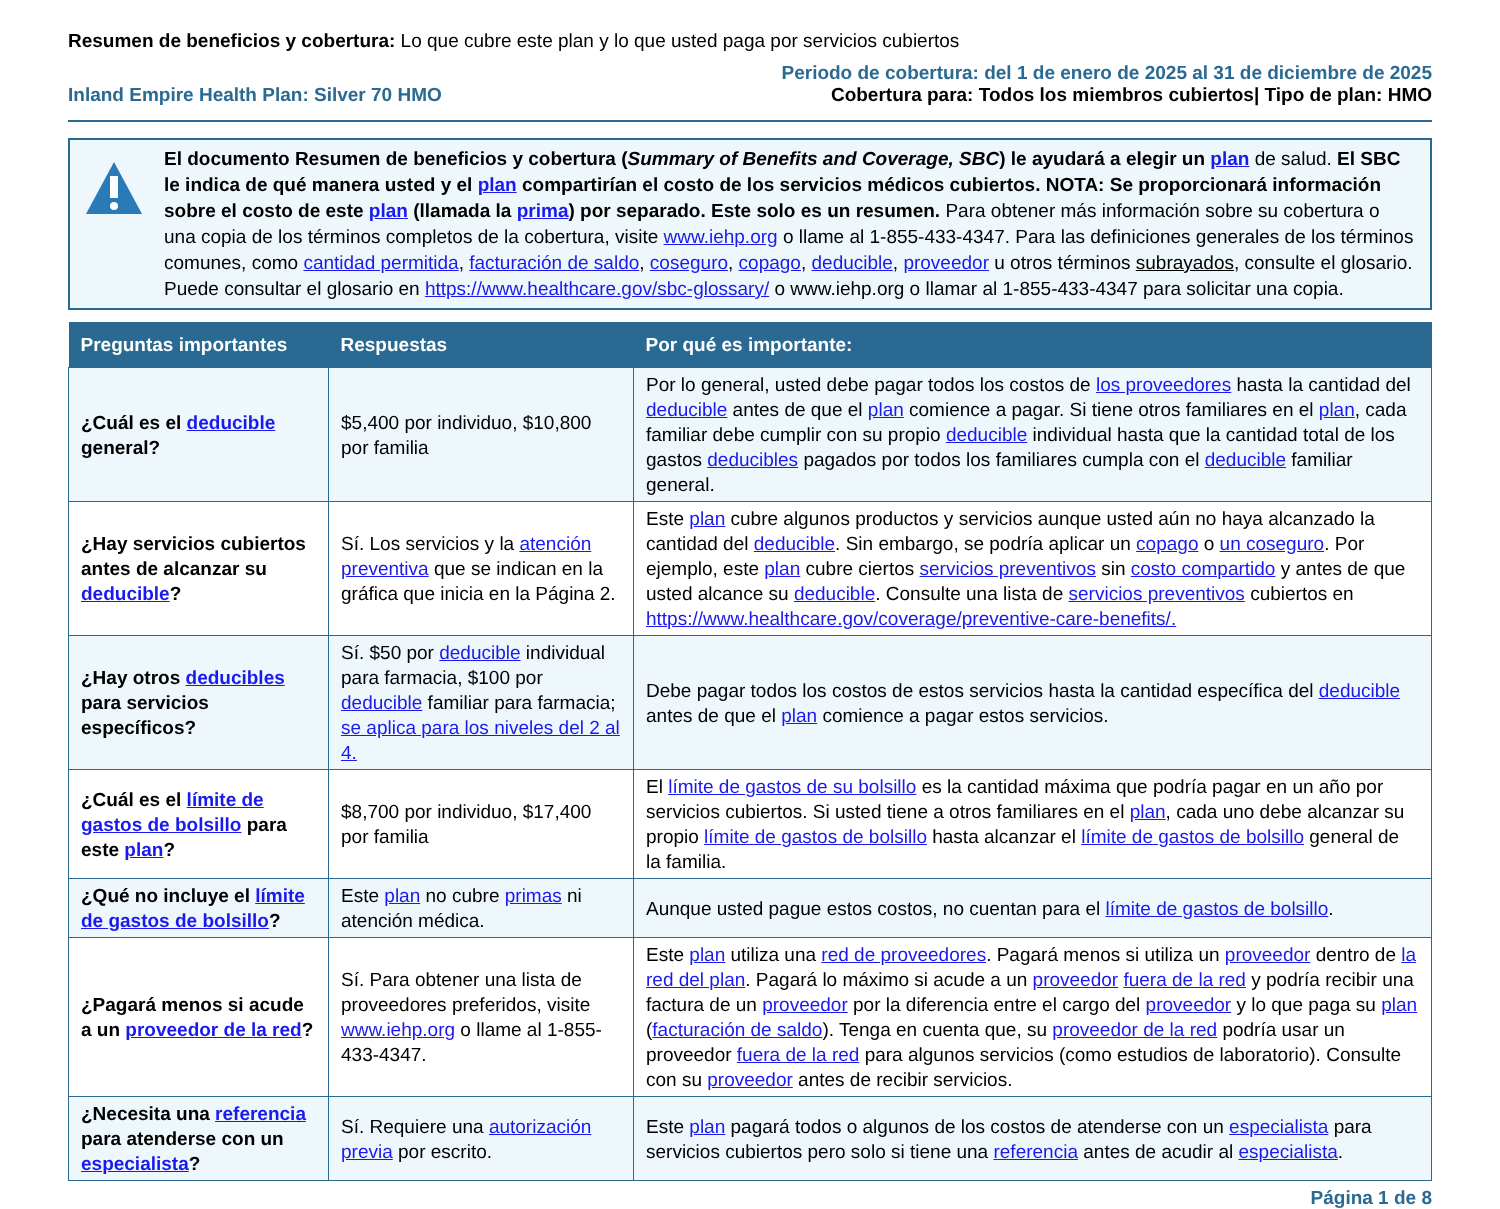Resumen de beneficios y cobertura: Lo que cubre este plan y lo que usted paga por servicios cubiertos
Inland Empire Health Plan: Silver 70 HMO
Periodo de cobertura: del 1 de enero de 2025 al 31 de diciembre de 2025
Cobertura para: Todos los miembros cubiertos| Tipo de plan: HMO
El documento Resumen de beneficios y cobertura (Summary of Benefits and Coverage, SBC) le ayudará a elegir un plan de salud. El SBC le indica de qué manera usted y el plan compartirían el costo de los servicios médicos cubiertos. NOTA: Se proporcionará información sobre el costo de este plan (llamada la prima) por separado. Este solo es un resumen. Para obtener más información sobre su cobertura o una copia de los términos completos de la cobertura, visite www.iehp.org o llame al 1-855-433-4347. Para las definiciones generales de los términos comunes, como cantidad permitida, facturación de saldo, coseguro, copago, deducible, proveedor u otros términos subrayados, consulte el glosario. Puede consultar el glosario en https://www.healthcare.gov/sbc-glossary/ o www.iehp.org o llamar al 1-855-433-4347 para solicitar una copia.
| Preguntas importantes | Respuestas | Por qué es importante: |
| --- | --- | --- |
| ¿Cuál es el deducible general? | $5,400 por individuo, $10,800 por familia | Por lo general, usted debe pagar todos los costos de los proveedores hasta la cantidad del deducible antes de que el plan comience a pagar. Si tiene otros familiares en el plan , cada familiar debe cumplir con su propio deducible individual hasta que la cantidad total de los gastos deducibles pagados por todos los familiares cumpla con el deducible familiar general. |
| ¿Hay servicios cubiertos antes de alcanzar su deducible ? | Sí. Los servicios y la atención preventiva que se indican en la gráfica que inicia en la Página 2. | Este plan cubre algunos productos y servicios aunque usted aún no haya alcanzado la cantidad del deducible . Sin embargo, se podría aplicar un copago o un coseguro . Por ejemplo, este plan cubre ciertos servicios preventivos sin costo compartido y antes de que usted alcance su deducible . Consulte una lista de servicios preventivos cubiertos en https://www.healthcare.gov/coverage/preventive-care-benefits/. |
| ¿Hay otros deducibles para servicios específicos? | Sí. $50 por deducible individual para farmacia, $100 por deducible familiar para farmacia; se aplica para los niveles del 2 al 4. | Debe pagar todos los costos de estos servicios hasta la cantidad específica del deducible antes de que el plan comience a pagar estos servicios. |
| ¿Cuál es el límite de gastos de bolsillo para este plan ? | $8,700 por individuo, $17,400 por familia | El límite de gastos de su bolsillo es la cantidad máxima que podría pagar en un año por servicios cubiertos. Si usted tiene a otros familiares en el plan , cada uno debe alcanzar su propio límite de gastos de bolsillo hasta alcanzar el límite de gastos de bolsillo general de la familia. |
| ¿Qué no incluye el límite de gastos de bolsillo ? | Este plan no cubre primas ni atención médica. | Aunque usted pague estos costos, no cuentan para el límite de gastos de bolsillo . |
| ¿Pagará menos si acude a un proveedor de la red ? | Sí. Para obtener una lista de proveedores preferidos, visite www.iehp.org o llame al 1-855-433-4347. | Este plan utiliza una red de proveedores . Pagará menos si utiliza un proveedor dentro de la red del plan . Pagará lo máximo si acude a un proveedor fuera de la red y podría recibir una factura de un proveedor por la diferencia entre el cargo del proveedor y lo que paga su plan ( facturación de saldo ). Tenga en cuenta que, su proveedor de la red podría usar un proveedor fuera de la red para algunos servicios (como estudios de laboratorio). Consulte con su proveedor antes de recibir servicios. |
| ¿Necesita una referencia para atenderse con un especialista ? | Sí. Requiere una autorización previa por escrito. | Este plan pagará todos o algunos de los costos de atenderse con un especialista para servicios cubiertos pero solo si tiene una referencia antes de acudir al especialista . |
Página 1 de 8